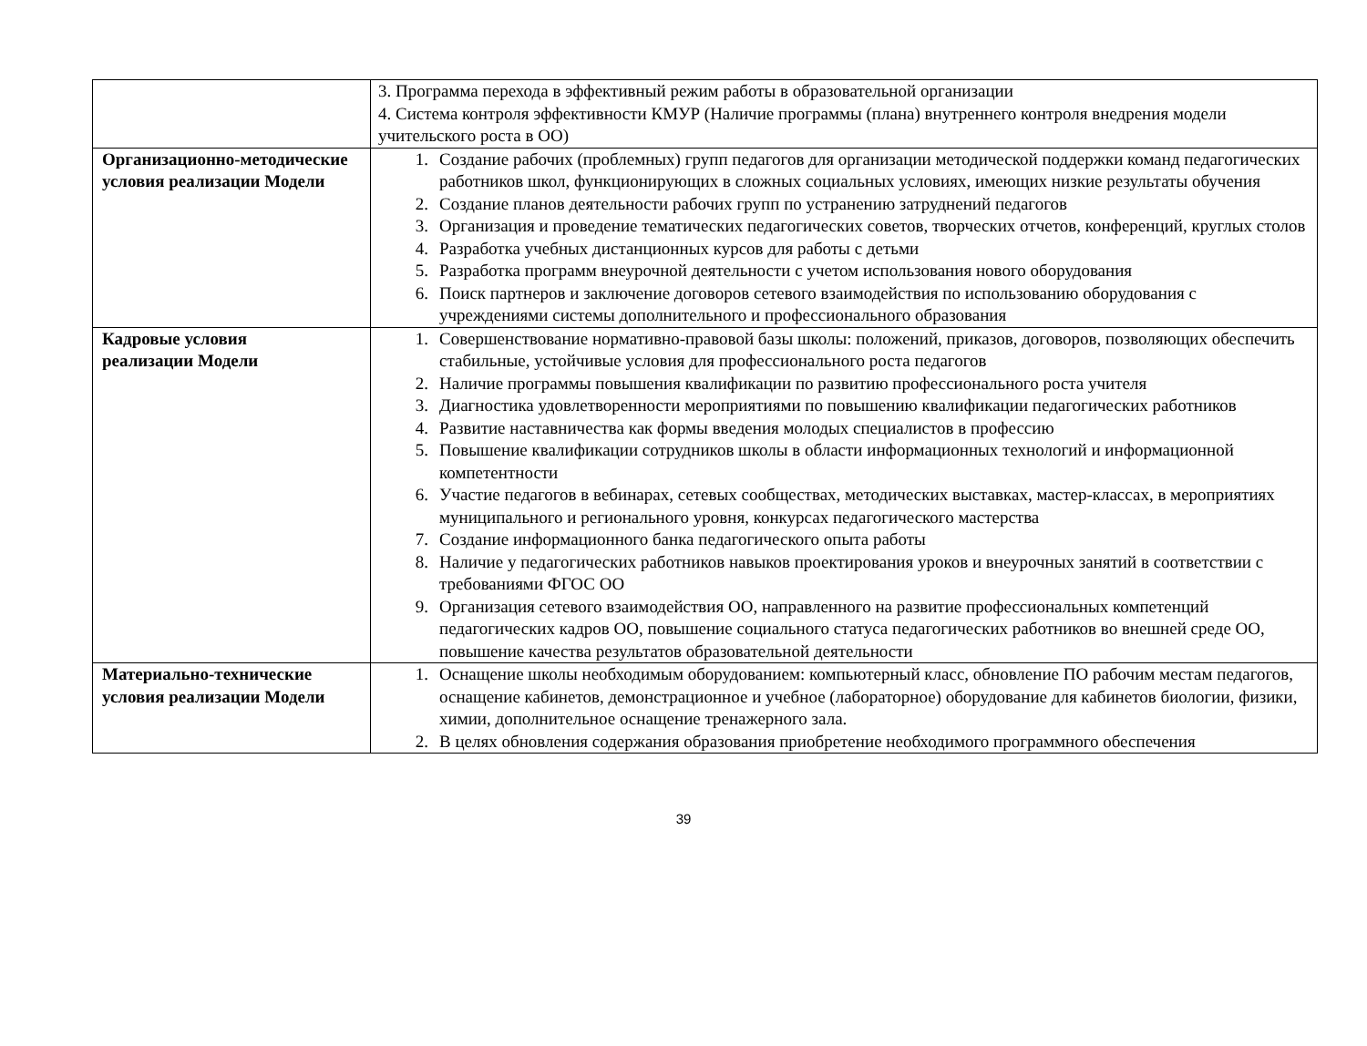| | 3. Программа перехода в эффективный режим работы в образовательной организации 4. Система контроля эффективности КМУР (Наличие программы (плана) внутреннего контроля внедрения модели учительского роста в ОО) |
| Организационно-методические условия реализации Модели | 1. Создание рабочих (проблемных) групп педагогов для организации методической поддержки команд педагогических работников школ, функционирующих в сложных социальных условиях, имеющих низкие результаты обучения 2. Создание планов деятельности рабочих групп по устранению затруднений педагогов 3. Организация и проведение тематических педагогических советов, творческих отчетов, конференций, круглых столов 4. Разработка учебных дистанционных курсов для работы с детьми 5. Разработка программ внеурочной деятельности с учетом использования нового оборудования 6. Поиск партнеров и заключение договоров сетевого взаимодействия по использованию оборудования с учреждениями системы дополнительного и профессионального образования |
| Кадровые условия реализации Модели | 1. Совершенствование нормативно-правовой базы школы: положений, приказов, договоров, позволяющих обеспечить стабильные, устойчивые условия для профессионального роста педагогов 2. Наличие программы повышения квалификации по развитию профессионального роста учителя 3. Диагностика удовлетворенности мероприятиями по повышению квалификации педагогических работников 4. Развитие наставничества как формы введения молодых специалистов в профессию 5. Повышение квалификации сотрудников школы в области информационных технологий и информационной компетентности 6. Участие педагогов в вебинарах, сетевых сообществах, методических выставках, мастер-классах, в мероприятиях муниципального и регионального уровня, конкурсах педагогического мастерства 7. Создание информационного банка педагогического опыта работы 8. Наличие у педагогических работников навыков проектирования уроков и внеурочных занятий в соответствии с требованиями ФГОС ОО 9. Организация сетевого взаимодействия ОО, направленного на развитие профессиональных компетенций педагогических кадров ОО, повышение социального статуса педагогических работников во внешней среде ОО, повышение качества результатов образовательной деятельности |
| Материально-технические условия реализации Модели | 1. Оснащение школы необходимым оборудованием: компьютерный класс, обновление ПО рабочим местам педагогов, оснащение кабинетов, демонстрационное и учебное (лабораторное) оборудование для кабинетов биологии, физики, химии, дополнительное оснащение тренажерного зала. 2. В целях обновления содержания образования приобретение необходимого программного обеспечения |
39